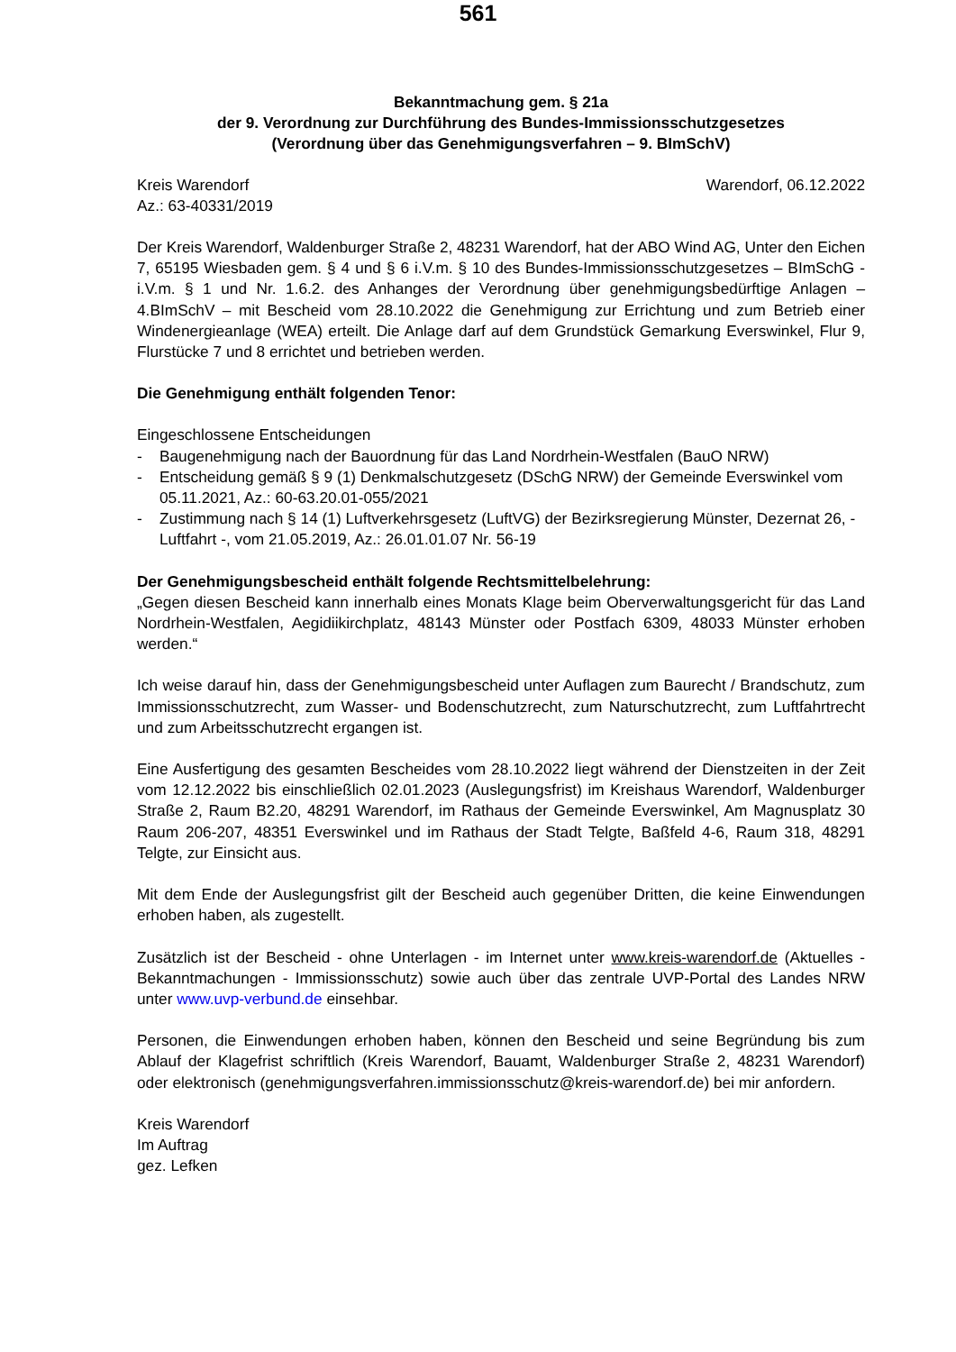561
Bekanntmachung gem. § 21a
der 9. Verordnung zur Durchführung des Bundes-Immissionsschutzgesetzes
(Verordnung über das Genehmigungsverfahren – 9. BImSchV)
Kreis Warendorf Warendorf, 06.12.2022
Az.: 63-40331/2019
Der Kreis Warendorf, Waldenburger Straße 2, 48231 Warendorf, hat der ABO Wind AG, Unter den Eichen 7, 65195 Wiesbaden gem. § 4 und § 6 i.V.m. § 10 des Bundes-Immissionsschutz­gesetzes – BImSchG - i.V.m. § 1 und Nr. 1.6.2. des Anhanges der Verordnung über genehmi­gungsbedürftige Anlagen – 4.BImSchV – mit Bescheid vom 28.10.2022 die Genehmigung zur Errichtung und zum Betrieb einer Windenergieanlage (WEA) erteilt. Die Anlage darf auf dem Grundstück Gemarkung Everswinkel, Flur 9, Flurstücke 7 und 8 errichtet und betrieben wer­den.
Die Genehmigung enthält folgenden Tenor:
Eingeschlossene Entscheidungen
- Baugenehmigung nach der Bauordnung für das Land Nordrhein-Westfalen (BauO NRW)
- Entscheidung gemäß § 9 (1) Denkmalschutzgesetz (DSchG NRW) der Gemeinde Evers­winkel vom 05.11.2021, Az.: 60-63.20.01-055/2021
- Zustimmung nach § 14 (1) Luftverkehrsgesetz (LuftVG) der Bezirksregierung Münster, De­zernat 26, - Luftfahrt -, vom 21.05.2019, Az.: 26.01.01.07 Nr. 56-19
Der Genehmigungsbescheid enthält folgende Rechtsmittelbelehrung:
„Gegen diesen Bescheid kann innerhalb eines Monats Klage beim Oberverwaltungsgericht für das Land Nordrhein-Westfalen, Aegidiikirchplatz, 48143 Münster oder Postfach 6309, 48033 Münster erhoben werden.“
Ich weise darauf hin, dass der Genehmigungsbescheid unter Auflagen zum Baurecht / Brand­schutz, zum Immissionsschutzrecht, zum Wasser- und Bodenschutzrecht, zum Naturschutz­recht, zum Luftfahrtrecht und zum Arbeitsschutzrecht ergangen ist.
Eine Ausfertigung des gesamten Bescheides vom 28.10.2022 liegt während der Dienstzeiten in der Zeit vom 12.12.2022 bis einschließlich 02.01.2023 (Auslegungsfrist) im Kreishaus Wa­rendorf, Waldenburger Straße 2, Raum B2.20, 48291 Warendorf, im Rathaus der Gemeinde Everswinkel, Am Magnusplatz 30 Raum 206-207, 48351 Everswinkel und im Rathaus der Stadt Telgte, Baßfeld 4-6, Raum 318, 48291 Telgte, zur Einsicht aus.
Mit dem Ende der Auslegungsfrist gilt der Bescheid auch gegenüber Dritten, die keine Ein­wendungen erhoben haben, als zugestellt.
Zusätzlich ist der Bescheid - ohne Unterlagen - im Internet unter www.kreis-warendorf.de (Ak­tuelles - Bekanntmachungen - Immissionsschutz) sowie auch über das zentrale UVP-Portal des Landes NRW unter www.uvp-verbund.de einsehbar.
Personen, die Einwendungen erhoben haben, können den Bescheid und seine Begründung bis zum Ablauf der Klagefrist schriftlich (Kreis Warendorf, Bauamt, Waldenburger Straße 2, 48231 Warendorf) oder elektronisch (genehmigungsverfahren.immissionsschutz@kreis-wa­rendorf.de) bei mir anfordern.
Kreis Warendorf
Im Auftrag
gez. Lefken